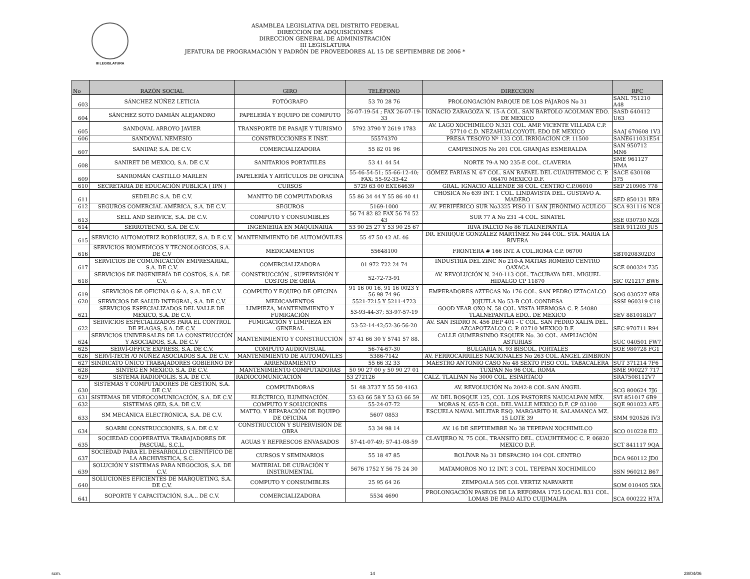III LEGISLATURA
ASAMBLEA LEGISLATIVA DEL DISTRITO FEDERAL
DIRECCION DE ADQUISICIONES
DIRECCION GENERAL DE ADMINISTRACIÓN
III LEGISLATURA
JEFATURA DE PROGRAMACIÓN Y PADRÓN DE PROVEEDORES AL 15 DE SEPTIEMBRE DE 2006 *
| No | RAZÓN SOCIAL | GIRO | TELÉFONO | DIRECCION | RFC |
| --- | --- | --- | --- | --- | --- |
| 603 | SÁNCHEZ NÚÑEZ LETICIA | FOTÓGRAFO | 53 70 28 76 | PROLONGACIÓN PARQUE DE LOS PÁJAROS No 31 | SANL 751210 A48 |
| 604 | SÁNCHEZ SOTO DAMIÁN ALEJANDRO | PAPELERÍA Y EQUIPO DE COMPUTO | 26-07-19-54 ; FAX 26-07-19-33 | IGNACIO ZARAGOZA N. 15-A COL. SAN BARTOLO ACOLMAN EDO. DE MEXICO | SASD 640412 U63 |
| 605 | SANDOVAL ARROYO JAVIER | TRANSPORTE DE PASAJE Y TURISMO | 5792 3790 Y 2619 1783 | AV. LAGO XOCHIMILCO N.321 COL. AMP. VICENTE VILLADA C.P. 57710 C.D. NEZAHUALCOYOTL EDO DE MEXICO | SAAJ 670608 1V3 |
| 606 | SANDOVAL NEMESIO | CONSTRUCCIONES E INST. | 55574370 | PRESA TESOYO Nº 133 COL IRRIGACION CP. 11500 | SANE611031E54 |
| 607 | SANIPAP, S.A. DE C.V. | COMERCIALIZADORA | 55 82 01 96 | CAMPESINOS No 201 COL GRANJAS ESMERALDA | SAN 950712 MN6 |
| 608 | SANIRET DE MEXICO, S.A. DE C.V. | SANITARIOS PORTATILES | 53 41 44 54 | NORTE 79-A NO 235-E COL. CLAVERIA | SME 961127 HMA |
| 609 | SANROMÁN CASTILLO MARLEN | PAPELERÍA Y ARTÍCULOS DE OFICINA | 55-46-54-51; 55-66-12-40; FAX: 55-92-33-42 | GÓMEZ FARIAS N. 67 COL. SAN RAFAEL DEL CUAUHTEMOC C. P. 06470 MEXICO D.F. | SACE 630108 375 |
| 610 | SECRETARIA DE EDUCACIÓN PUBLICA ( IPN ) | CURSOS | 5729 63 00 EXT.64639 | GRAL. IGNACIO ALLENDE 38 COL. CENTRO C.P.06010 | SEP 210905 778 |
| 611 | SEDELEC S.A. DE C.V. | MANTTO DE COMPUTADORAS | 55 86 34 44 Y 55 86 40 41 | CHOSICA No 639 INT. 1 COL. LINDAVISTA DEL. GUSTAVO A. MADERO | SED 850131 BE9 |
| 612 | SEGUROS COMERCIAL AMÉRICA, S.A. DE C.V. | SEGUROS | 5169-1000 | AV. PERIFÉRICO SUR No3325 PISO 11 SAN JERÓNIMO ACULCO | SCA 931116 NC8 |
| 613 | SELL AND SERVICE, S.A. DE C.V. | COMPUTO Y CONSUMIBLES | 56 74 82 82 FAX 56 74 52 43 | SUR 77 A No 231 -4 COL. SINATEL | SSE 030730 NZ8 |
| 614 | SERROTECNO, S.A. DE C.V. | INGENIERIA EN MAQUINARIA | 53 90 25 27 Y 53 90 25 67 | RIVA PALCIO No 86 TLALNEPANTLA | SER 911203 JU5 |
| 615 | SERVICIO AUTOMOTRIZ RODRÍGUEZ, S.A. D E C.V. | MANTENIMIENTO DE AUTOMÓVILES | 55 47 50 42 AL 46 | DR. ENRIQUE GONZÁLEZ MARTÍNEZ No 244 COL. STA. MARIA LA RIVERA | |
| 616 | SERVICIOS BIOMEDICOS Y TECNOLOGICOS, S.A. DE C.V | MEDICAMENTOS | 55648100 | FRONTERA # 166 INT. A COL.ROMA C.P. 06700 | SBT0208302D3 |
| 617 | SERVICIOS DE COMUNICACIÓN EMPRESARIAL, S.A. DE C.V. | COMERCIALIZADORA | 01 972 722 24 74 | INDUSTRIA DEL ZINC No 210-A MATIAS ROMERO CENTRO OAXACA | SCE 000324 735 |
| 618 | SERVICIOS DE INGENIERÍA DE COSTOS, S.A. DE C.V. | CONSTRUCCIÓN , SUPERVISIÓN Y COSTOS DE OBRA | 52-72-73-91 | AV. REVOLUCIÓN N. 240-113 COL. TACUBAYA DEL. MIGUEL HIDALGO CP 11870 | SIC 021217 BW6 |
| 619 | SERVICIOS DE OFICINA G & A, S.A. DE C.V. | COMPUTO Y EQUIPO DE OFICINA | 91 16 00 16, 91 16 0023 Y 56 98 74 96 | EMPERADORES AZTECAS No 176 COL. SAN PEDRO IZTACALCO | SOG 030527 9E8 |
| 620 | SERVICIOS DE SALUD INTEGRAL, S.A. DE C.V. | MEDICAMENTOS | 5521-7215 Y 5211-4723 | JOJUTLA No 53-B COL CONDESA | SSSI 960319 C18 |
| 621 | SERVICIOS ESPECIALIZADOS DEL VALLE DE MEXICO, S.A. DE C.V. | LIMPIEZA, MANTENIMIENTO Y FUMIGACIÓN | 53-93-44-37; 53-97-57-19 | GOOD YEAR OXO N. 58 COL. VISTA HERMOSA C. P. 54080 TLALNEPANTLA EDO.. DE MEXICO | SEV 881018LV7 |
| 622 | SERVICIOS ESPECIALIZADOS PARA EL CONTROL DE PLAGAS, S.A. DE C.V. | FUMIGACIÓN Y LIMPIEZA EN GENERAL | 53-52-14-42;52-36-56-20 | AV. SAN ISIDRO N. 456 DEP 401 - C COL. SAN PEDRO XALPA DEL. AZCAPOTZALCO C. P. 02710 MEXICO D.F. | SEC 970711 R94 |
| 624 | SERVICIOS UNIVERSALES DE LA CONSTRUCCIÓN Y ASOCIADOS, S.A. DE C.V | MANTENIMIENTO Y CONSTRUCCIÓN | 57 41 66 30 Y 5741 57 88. | CALLE GUMERSINDO ESQUER No. 30 COL. AMPLIACIÓN ASTURIAS | SUC 040501 FW7 |
| 625 | SERVÍ-OFFICE EXPRESS, S.A. DE C.V. | COMPUTO AUDIOVISUAL | 56-74-67-30 | BULGARIA N. 93 BISCOL. PORTALES | SOE 980728 FG1 |
| 626 | SERVÍ-TECH /O NÚÑEZ ASOCIADOS S.A. DE C.V. | MANTENIMIENTO DE AUTOMÓVILES | 5386-7142 | AV. FERROCARRILES NACIONALES No 263 COL. ÁNGEL ZIMBRON | |
| 627 | SINDICATO ÚNICO TRABAJADORES GOBIERNO DF | ARRENDAMIENTO | 55 66 32 33 | MAESTRO ANTONIO CASO No 48 SEXTO PISO COL. TABACALERA | SUT 371214 7F6 |
| 628 | SINTEG EN MEXICO, S.A. DE C.V. | MANTENIMIENTO COMPUTADORAS | 50 90 27 00 y 50 90 27 01 | TUXPAN No 96 COL. ROMA | SME 900227 717 |
| 629 | SISTEMA RADIOPOLIS, S.A. DE C.V. | RADIOCOMUNICACIÓN | 53 272126 | CALZ. TLALPAN No 3000 COL. ESPARTACO | SRA7508112V7 |
| 630 | SISTEMAS Y COMPUTADORES DE GESTION, S.A. DE C.V. | COMPUTADORAS | 51 48 3737 Y 55 50 4163 | AV. REVOLUCIÓN No 2042-8 COL SAN ÁNGEL | SCG 800624 7J6 |
| 631 | SISTEMAS DE VIDEOCOMUNICACIÓN, S.A. DE C.V. | ELÉCTRICO, ILUMINACIÓN. | 53 63 66 58 Y 53 63 66 59 | AV. DEL BOSQUE 125, COL .LOS PASTORES NAUCALPAN MÉX. | SVI 851017 6B9 |
| 632 | SISTEMAS QED, S.A. DE C.V. | COMPUTO Y SOLUCIONES | 55-24-07-72 | MORAS N. 655-B COL. DEL VALLE MEXICO D.F. CP 03100 | SQE 901023 AF5 |
| 633 | SM MECÁNICA ELECTRÓNICA, S.A. DE C.V. | MATTO. Y REPARACIÓN DE EQUIPO DE OFICINA | 5607 0853 | ESCUELA NAVAL MILITAR ESQ. MARGARITO H. SALAMANCA MZ. 15 LOTE 39 | SMM 920526 IV3 |
| 634 | SOARBI CONSTRUCCIONES, S.A. DE C.V. | CONSTRUCCIÓN Y SUPERVISIÓN DE OBRA | 53 34 98 14 | AV. 16 DE SEPTIEMBRE No 38 TEPEPAN XOCHIMILCO | SCO 010228 EI2 |
| 635 | SOCIEDAD COOPERATIVA TRABAJADORES DE PASCUAL, S.C.L. | AGUAS Y REFRESCOS ENVASADOS | 57-41-07-49; 57-41-08-59 | CLAVIJERO N. 75 COL. TRANSITO DEL. CUAUHTEMOC C. P. 06820 MEXICO D.F. | SCT 841117 9QA |
| 637 | SOCIEDAD PARA EL DESARROLLO CIENTÍFICO DE LA ARCHIVISTICA, S.C. | CURSOS Y SEMINARIOS | 55 18 47 85 | BOLÍVAR No 31 DESPACHO 104 COL CENTRO | DCA 960112 JD0 |
| 639 | SOLUCIÓN Y SISTEMAS PARA NEGOCIOS, S.A. DE C.V. | MATERIAL DE CURACIÓN Y INSTRUMENTAL | 5676 1752 Y 56 75 24 30 | MATAMOROS NO 12 INT. 3 COL. TEPEPAN XOCHIMILCO | SSN 960212 B67 |
| 640 | SOLUCIONES EFICIENTES DE MARQUETING, S.A. DE C.V. | COMPUTO Y CONSUMIBLES | 25 95 64 26 | ZEMPOALA 505 COL VERTIZ NARVARTE | SOM 010405 5KA |
| 641 | SOPORTE Y CAPACITACIÓN, S.A... DE C.V. | COMERCIALIZADORA | 5534 4690 | PROLONGACIÓN PASEOS DE LA REFORMA 1725 LOCAL B31 COL. LOMAS DE PALO ALTO CUIJIMALPA | SCA 000222 H7A |
scm. 14 28/04/06